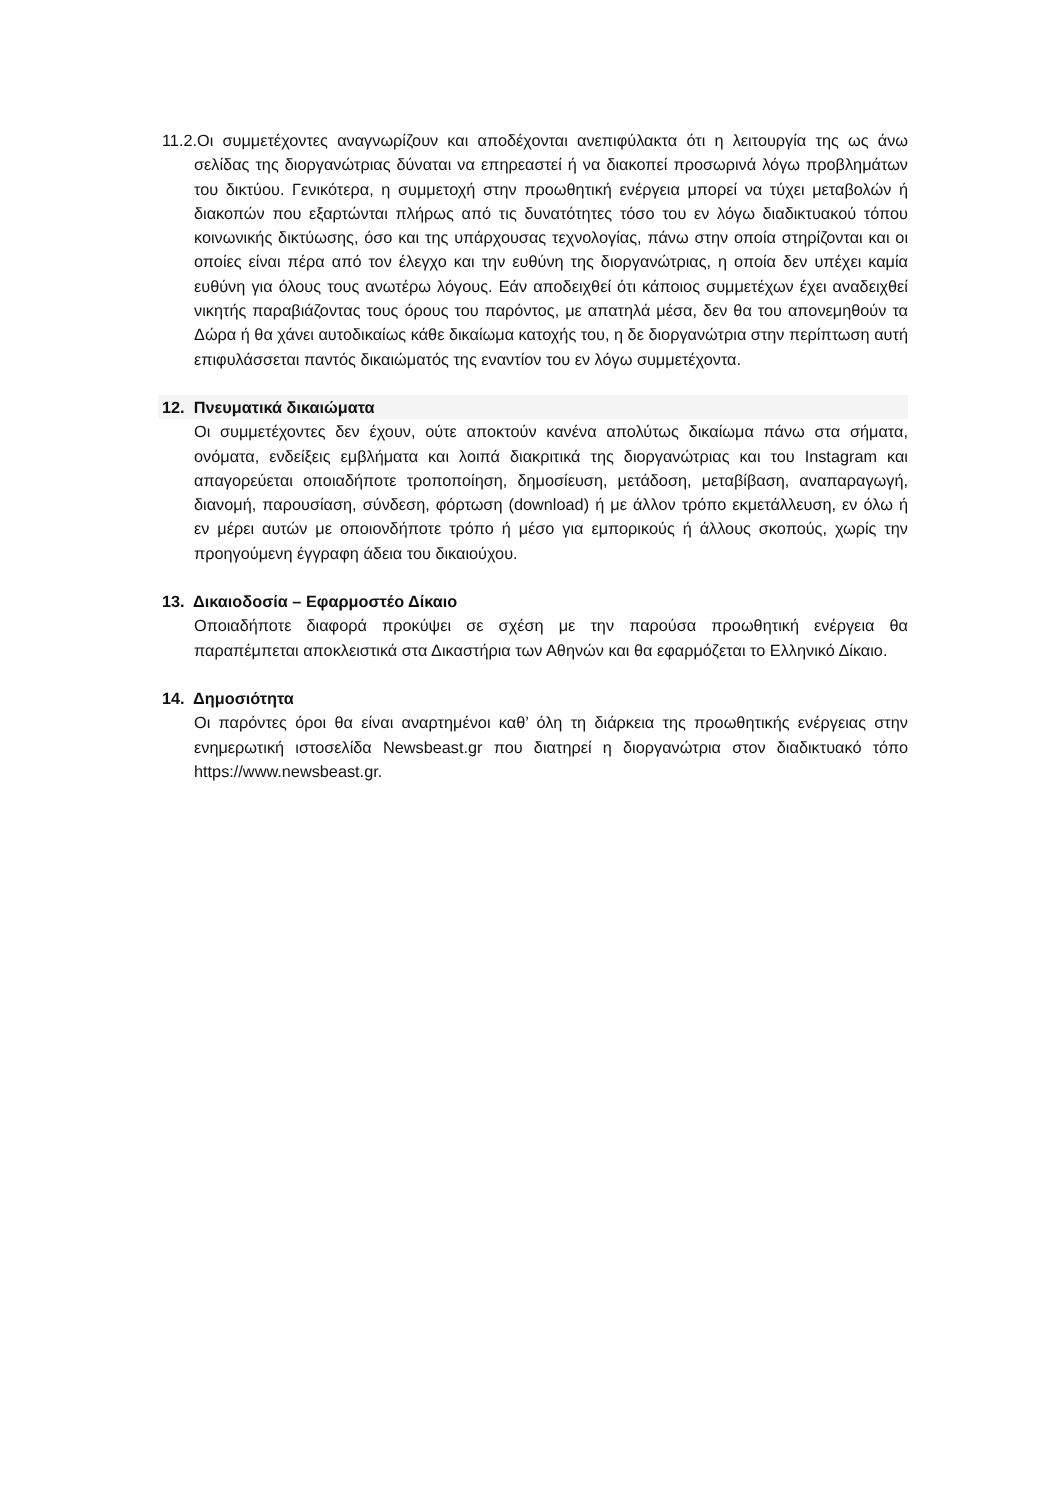11.2.Οι συμμετέχοντες αναγνωρίζουν και αποδέχονται ανεπιφύλακτα ότι η λειτουργία της ως άνω σελίδας της διοργανώτριας δύναται να επηρεαστεί ή να διακοπεί προσωρινά λόγω προβλημάτων του δικτύου. Γενικότερα, η συμμετοχή στην προωθητική ενέργεια μπορεί να τύχει μεταβολών ή διακοπών που εξαρτώνται πλήρως από τις δυνατότητες τόσο του εν λόγω διαδικτυακού τόπου κοινωνικής δικτύωσης, όσο και της υπάρχουσας τεχνολογίας, πάνω στην οποία στηρίζονται και οι οποίες είναι πέρα από τον έλεγχο και την ευθύνη της διοργανώτριας, η οποία δεν υπέχει καμία ευθύνη για όλους τους ανωτέρω λόγους. Εάν αποδειχθεί ότι κάποιος συμμετέχων έχει αναδειχθεί νικητής παραβιάζοντας τους όρους του παρόντος, με απατηλά μέσα, δεν θα του απονεμηθούν τα Δώρα ή θα χάνει αυτοδικαίως κάθε δικαίωμα κατοχής του, η δε διοργανώτρια στην περίπτωση αυτή επιφυλάσσεται παντός δικαιώματός της εναντίον του εν λόγω συμμετέχοντα.
12. Πνευματικά δικαιώματα
Οι συμμετέχοντες δεν έχουν, ούτε αποκτούν κανένα απολύτως δικαίωμα πάνω στα σήματα, ονόματα, ενδείξεις εμβλήματα και λοιπά διακριτικά της διοργανώτριας και του Instagram και απαγορεύεται οποιαδήποτε τροποποίηση, δημοσίευση, μετάδοση, μεταβίβαση, αναπαραγωγή, διανομή, παρουσίαση, σύνδεση, φόρτωση (download) ή με άλλον τρόπο εκμετάλλευση, εν όλω ή εν μέρει αυτών με οποιονδήποτε τρόπο ή μέσο για εμπορικούς ή άλλους σκοπούς, χωρίς την προηγούμενη έγγραφη άδεια του δικαιούχου.
13. Δικαιοδοσία – Εφαρμοστέο Δίκαιο
Οποιαδήποτε διαφορά προκύψει σε σχέση με την παρούσα προωθητική ενέργεια θα παραπέμπεται αποκλειστικά στα Δικαστήρια των Αθηνών και θα εφαρμόζεται το Ελληνικό Δίκαιο.
14. Δημοσιότητα
Οι παρόντες όροι θα είναι αναρτημένοι καθ’ όλη τη διάρκεια της προωθητικής ενέργειας στην ενημερωτική ιστοσελίδα Newsbeast.gr που διατηρεί η διοργανώτρια στον διαδικτυακό τόπο https://www.newsbeast.gr.